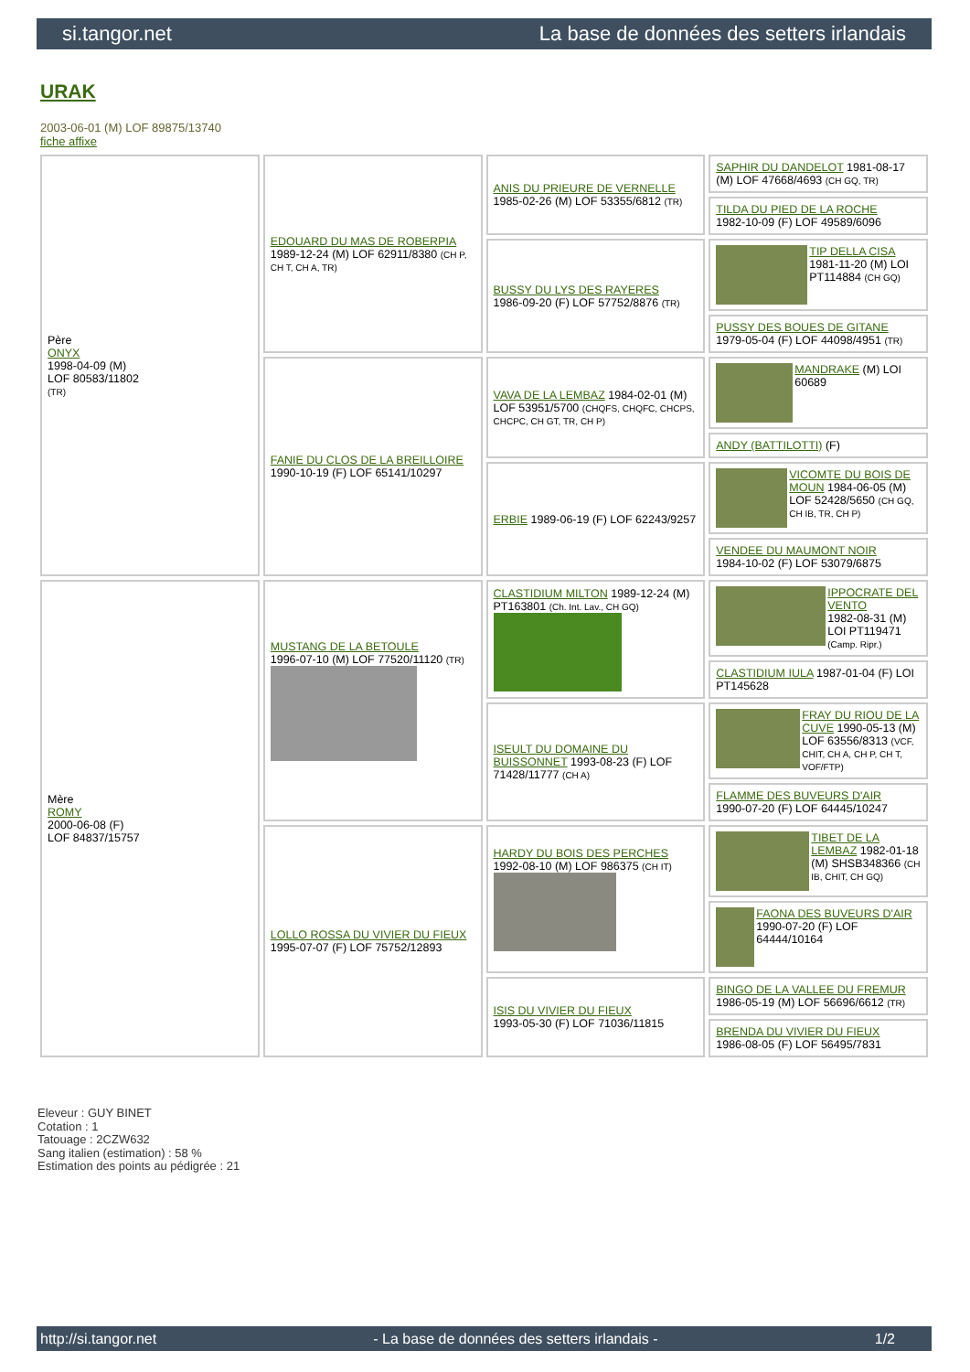si.tangor.net La base de données des setters irlandais
URAK
2003-06-01 (M) LOF 89875/13740
fiche affixe
| Père ONYX 1998-04-09 (M) LOF 80583/11802 (TR) | EDOUARD DU MAS DE ROBERPIA 1989-12-24 (M) LOF 62911/8380 (CH P, CH T, CH A, TR) | ANIS DU PRIEURE DE VERNELLE 1985-02-26 (M) LOF 53355/6812 (TR) | SAPHIR DU DANDELOT 1981-08-17 (M) LOF 47668/4693 (CH GQ, TR) |
| | | | TILDA DU PIED DE LA ROCHE 1982-10-09 (F) LOF 49589/6096 |
| | | BUSSY DU LYS DES RAYERES 1986-09-20 (F) LOF 57752/8876 (TR) | TIP DELLA CISA 1981-11-20 (M) LOI PT114884 (CH GQ) |
| | | | PUSSY DES BOUES DE GITANE 1979-05-04 (F) LOF 44098/4951 (TR) |
| | FANIE DU CLOS DE LA BREILLOIRE 1990-10-19 (F) LOF 65141/10297 | VAVA DE LA LEMBAZ 1984-02-01 (M) LOF 53951/5700 (CHQFS, CHQFC, CHCPS, CHCPC, CH GT, TR, CH P) | MANDRAKE (M) LOI 60689 |
| | | | ANDY (BATTILOTTI) (F) |
| | | ERBIE 1989-06-19 (F) LOF 62243/9257 | VICOMTE DU BOIS DE MOUN 1984-06-05 (M) LOF 52428/5650 (CH GQ, CH IB, TR, CH P) |
| | | | VENDEE DU MAUMONT NOIR 1984-10-02 (F) LOF 53079/6875 |
| Mère ROMY 2000-06-08 (F) LOF 84837/15757 | MUSTANG DE LA BETOULE 1996-07-10 (M) LOF 77520/11120 (TR) | CLASTIDIUM MILTON 1989-12-24 (M) PT163801 (Ch. Int. Lav., CH GQ) | IPPOCRATE DEL VENTO 1982-08-31 (M) LOI PT119471 (Camp. Ripr.) |
| | | | CLASTIDIUM IULA 1987-01-04 (F) LOI PT145628 |
| | | ISEULT DU DOMAINE DU BUISSONNET 1993-08-23 (F) LOF 71428/11777 (CH A) | FRAY DU RIOU DE LA CUVE 1990-05-13 (M) LOF 63556/8313 (VCF, CHIT, CH A, CH P, CH T, VOF/FTP) |
| | | | FLAMME DES BUVEURS D'AIR 1990-07-20 (F) LOF 64445/10247 |
| | LOLLO ROSSA DU VIVIER DU FIEUX 1995-07-07 (F) LOF 75752/12893 | HARDY DU BOIS DES PERCHES 1992-08-10 (M) LOF 986375 (CH IT) | TIBET DE LA LEMBAZ 1982-01-18 (M) SHSB348366 (CH IB, CHIT, CH GQ) |
| | | | FAONA DES BUVEURS D'AIR 1990-07-20 (F) LOF 64444/10164 |
| | | ISIS DU VIVIER DU FIEUX 1993-05-30 (F) LOF 71036/11815 | BINGO DE LA VALLEE DU FREMUR 1986-05-19 (M) LOF 56696/6612 (TR) |
| | | | BRENDA DU VIVIER DU FIEUX 1986-08-05 (F) LOF 56495/7831 |
Eleveur : GUY BINET
Cotation : 1
Tatouage : 2CZW632
Sang italien (estimation) : 58 %
Estimation des points au pédigrée : 21
http://si.tangor.net - La base de données des setters irlandais - 1/2